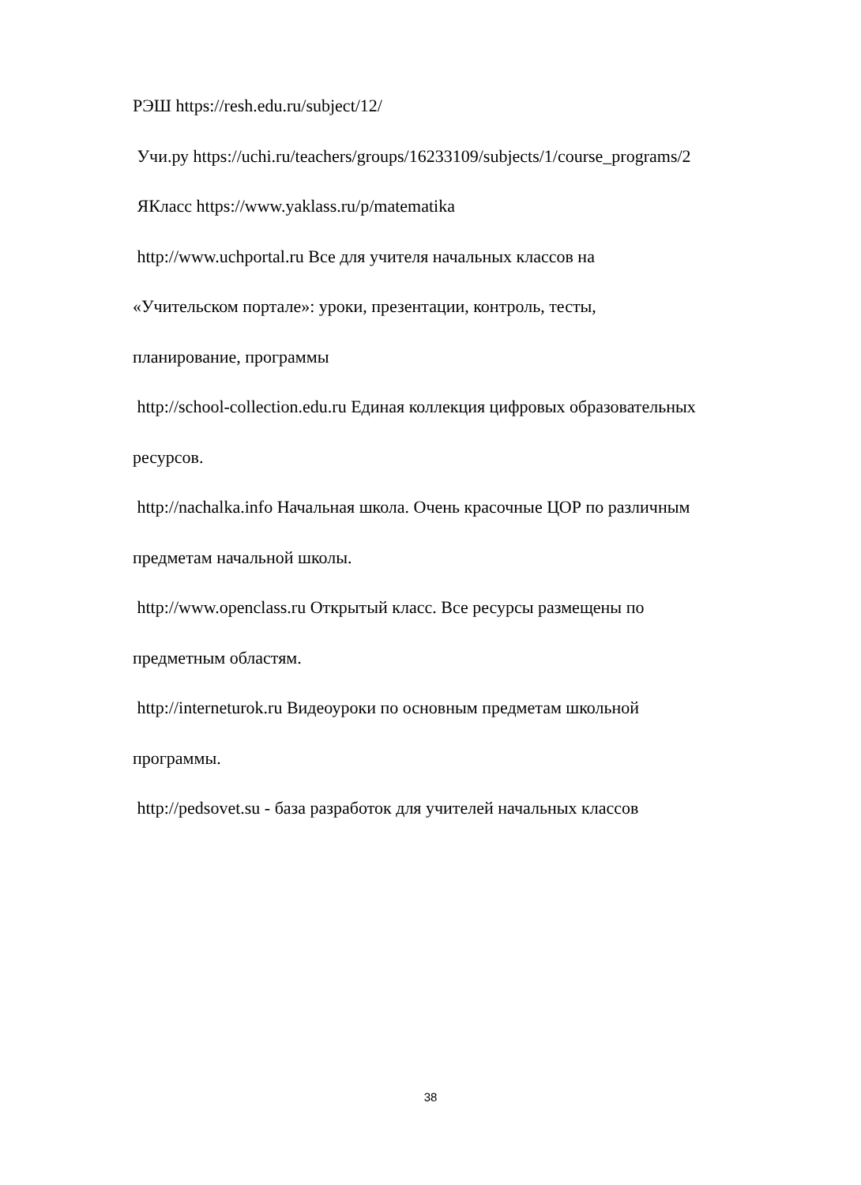РЭШ https://resh.edu.ru/subject/12/
Учи.ру https://uchi.ru/teachers/groups/16233109/subjects/1/course_programs/2
ЯКласс https://www.yaklass.ru/p/matematika
http://www.uchportal.ru Все для учителя начальных классов на
«Учительском портале»: уроки, презентации, контроль, тесты,
планирование, программы
http://school-collection.edu.ru Единая коллекция цифровых образовательных
ресурсов.
http://nachalka.info Начальная школа. Очень красочные ЦОР по различным
предметам начальной школы.
http://www.openclass.ru Открытый класс. Все ресурсы размещены по
предметным областям.
http://interneturok.ru Видеоуроки по основным предметам школьной
программы.
http://pedsovet.su - база разработок для учителей начальных классов
38